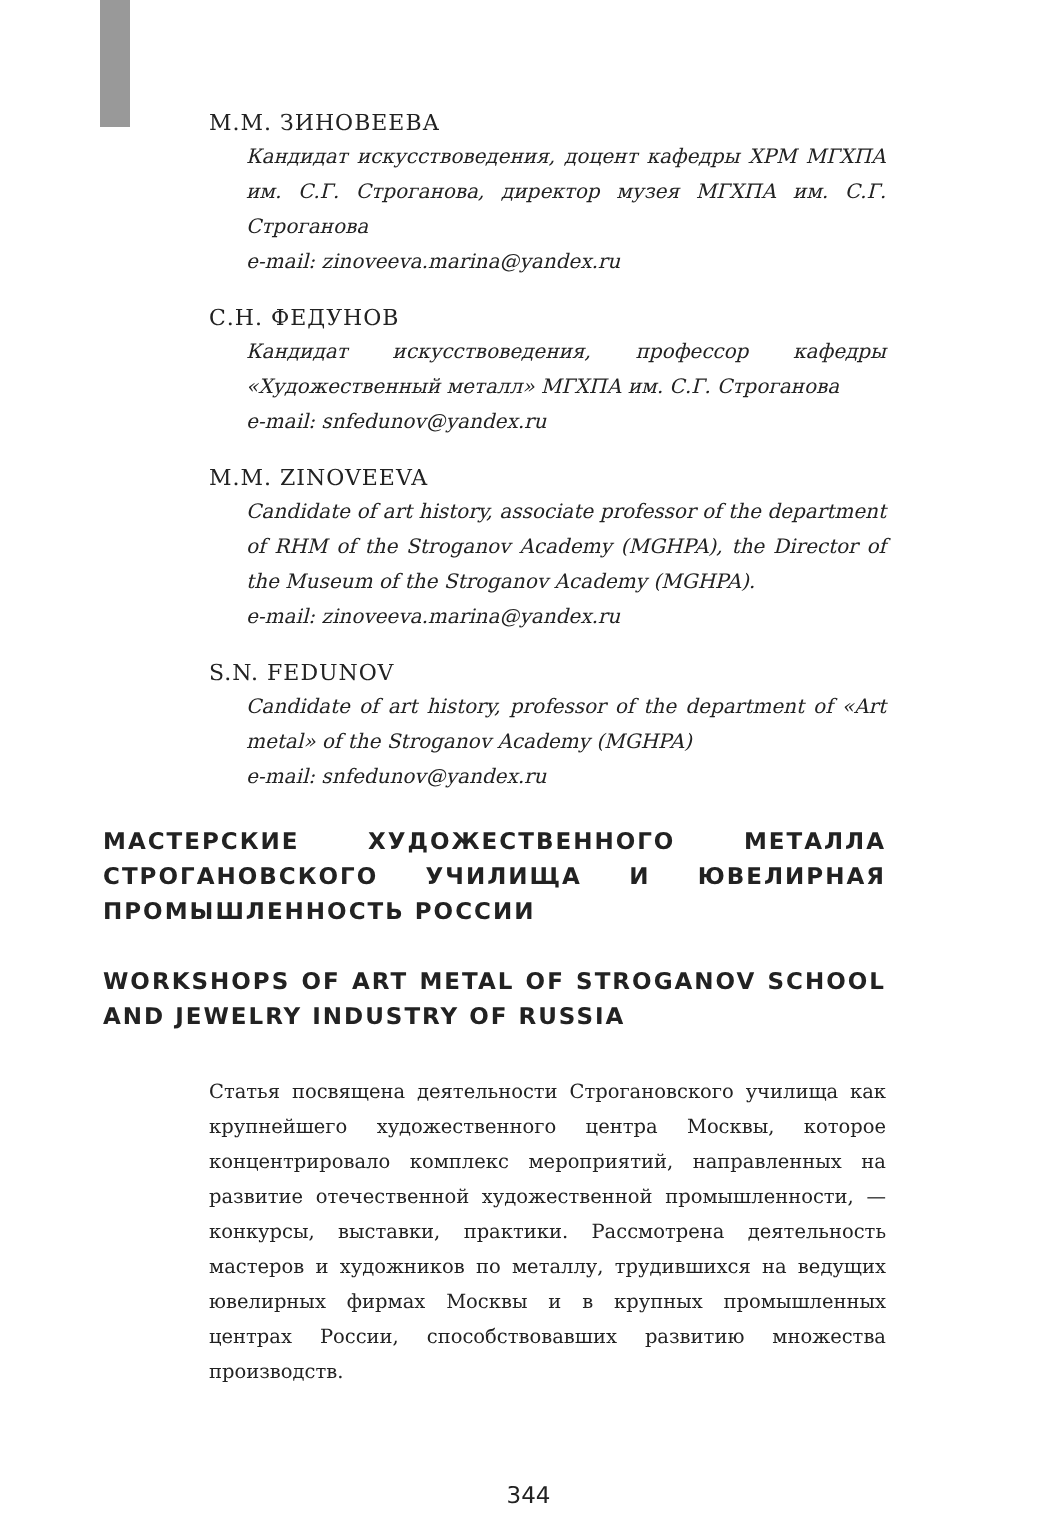М.М. ЗИНОВЕЕВА
Кандидат искусствоведения, доцент кафедры ХРМ МГХПА им. С.Г. Строганова, директор музея МГХПА им. С.Г. Строганова
e-mail: zinoveeva.marina@yandex.ru
С.Н. ФЕДУНОВ
Кандидат искусствоведения, профессор кафедры «Художественный металл» МГХПА им. С.Г. Строганова
e-mail: snfedunov@yandex.ru
M.M. ZINOVEEVA
Candidate of art history, associate professor of the department of RHM of the Stroganov Academy (MGHPA), the Director of the Museum of the Stroganov Academy (MGHPA).
e-mail: zinoveeva.marina@yandex.ru
S.N. FEDUNOV
Candidate of art history, professor of the department of «Art metal» of the Stroganov Academy (MGHPA)
e-mail: snfedunov@yandex.ru
МАСТЕРСКИЕ ХУДОЖЕСТВЕННОГО МЕТАЛЛА СТРОГАНОВСКОГО УЧИЛИЩА И ЮВЕЛИРНАЯ ПРОМЫШЛЕННОСТЬ РОССИИ
WORKSHOPS OF ART METAL OF STROGANOV SCHOOL AND JEWELRY INDUSTRY OF RUSSIA
Статья посвящена деятельности Строгановского училища как крупнейшего художественного центра Москвы, которое концентрировало комплекс мероприятий, направленных на развитие отечественной художественной промышленности, — конкурсы, выставки, практики. Рассмотрена деятельность мастеров и художников по металлу, трудившихся на ведущих ювелирных фирмах Москвы и в крупных промышленных центрах России, способствовавших развитию множества производств.
344